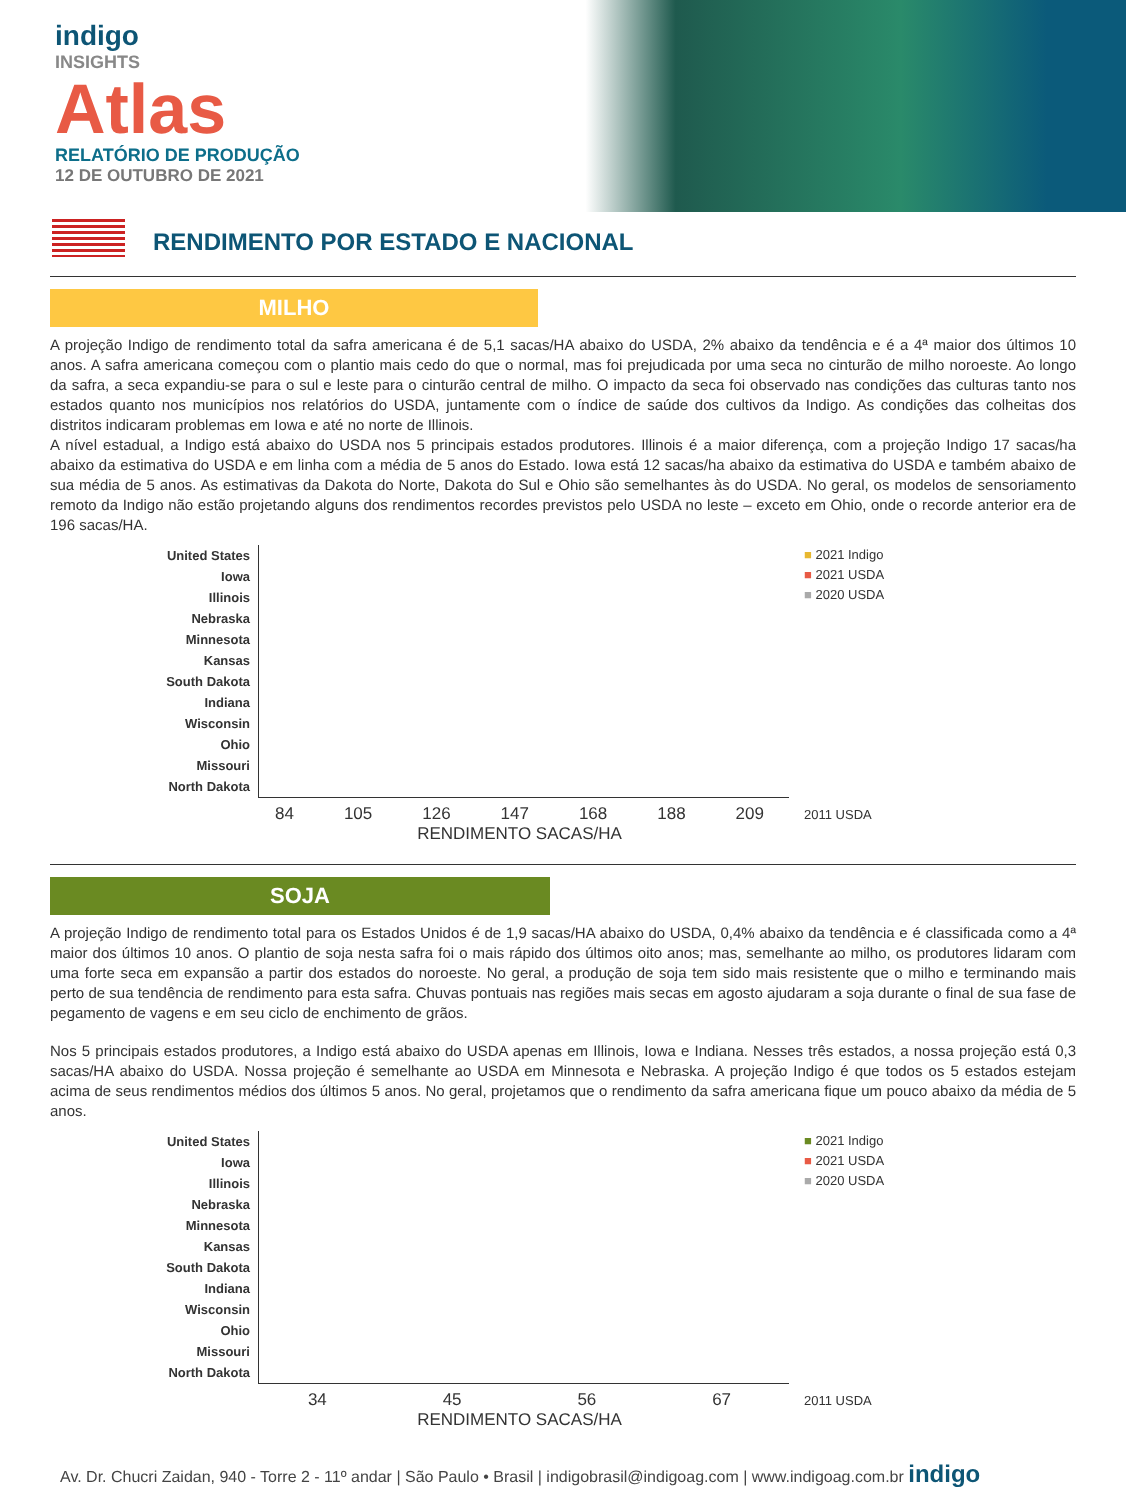indigo
INSIGHTS
Atlas
RELATÓRIO DE PRODUÇÃO
12 DE OUTUBRO DE 2021
RENDIMENTO POR ESTADO E NACIONAL
MILHO
A projeção Indigo de rendimento total da safra americana é de 5,1 sacas/HA abaixo do USDA, 2% abaixo da tendência e é a 4ª maior dos últimos 10 anos. A safra americana começou com o plantio mais cedo do que o normal, mas foi prejudicada por uma seca no cinturão de milho noroeste. Ao longo da safra, a seca expandiu-se para o sul e leste para o cinturão central de milho. O impacto da seca foi observado nas condições das culturas tanto nos estados quanto nos municípios nos relatórios do USDA, juntamente com o índice de saúde dos cultivos da Indigo. As condições das colheitas dos distritos indicaram problemas em Iowa e até no norte de Illinois.
A nível estadual, a Indigo está abaixo do USDA nos 5 principais estados produtores. Illinois é a maior diferença, com a projeção Indigo 17 sacas/ha abaixo da estimativa do USDA e em linha com a média de 5 anos do Estado. Iowa está 12 sacas/ha abaixo da estimativa do USDA e também abaixo de sua média de 5 anos. As estimativas da Dakota do Norte, Dakota do Sul e Ohio são semelhantes às do USDA. No geral, os modelos de sensoriamento remoto da Indigo não estão projetando alguns dos rendimentos recordes previstos pelo USDA no leste – exceto em Ohio, onde o recorde anterior era de 196 sacas/HA.
United States
Iowa
Illinois
Nebraska
Minnesota
Kansas
South Dakota
Indiana
Wisconsin
Ohio
Missouri
North Dakota
84 105 126 147 168 188 209
RENDIMENTO SACAS/HA
■ 2021 Indigo
■ 2021 USDA
■ 2020 USDA
2011 USDA
SOJA
A projeção Indigo de rendimento total para os Estados Unidos é de 1,9 sacas/HA abaixo do USDA, 0,4% abaixo da tendência e é classificada como a 4ª maior dos últimos 10 anos. O plantio de soja nesta safra foi o mais rápido dos últimos oito anos; mas, semelhante ao milho, os produtores lidaram com uma forte seca em expansão a partir dos estados do noroeste. No geral, a produção de soja tem sido mais resistente que o milho e terminando mais perto de sua tendência de rendimento para esta safra. Chuvas pontuais nas regiões mais secas em agosto ajudaram a soja durante o final de sua fase de pegamento de vagens e em seu ciclo de enchimento de grãos.
Nos 5 principais estados produtores, a Indigo está abaixo do USDA apenas em Illinois, Iowa e Indiana. Nesses três estados, a nossa projeção está 0,3 sacas/HA abaixo do USDA. Nossa projeção é semelhante ao USDA em Minnesota e Nebraska. A projeção Indigo é que todos os 5 estados estejam acima de seus rendimentos médios dos últimos 5 anos. No geral, projetamos que o rendimento da safra americana fique um pouco abaixo da média de 5 anos.
United States
Iowa
Illinois
Nebraska
Minnesota
Kansas
South Dakota
Indiana
Wisconsin
Ohio
Missouri
North Dakota
34 45 56 67
RENDIMENTO SACAS/HA
■ 2021 Indigo
■ 2021 USDA
■ 2020 USDA
2011 USDA
Av. Dr. Chucri Zaidan, 940 - Torre 2 - 11º andar | São Paulo • Brasil | indigobrasil@indigoag.com | www.indigoag.com.br indigo